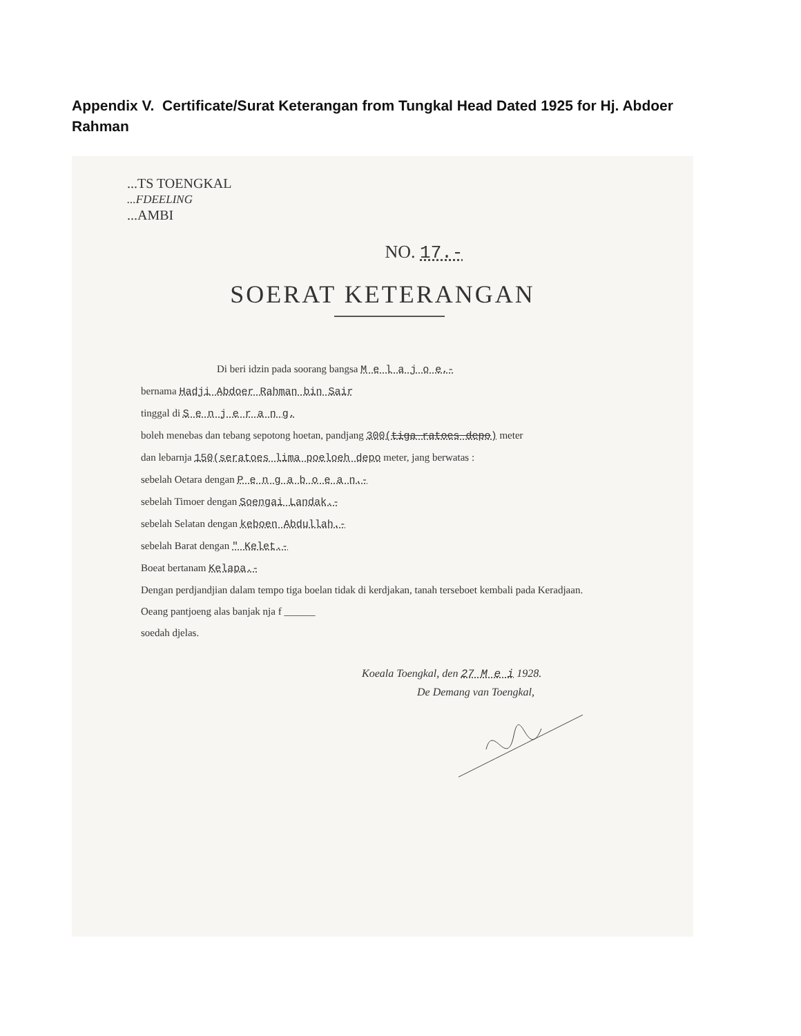Appendix V. Certificate/Surat Keterangan from Tungkal Head Dated 1925 for Hj. Abdoer Rahman
...TS TOENGKAL
...FDEELING
...AMBI
NO. 17.-
SOERAT KETERANGAN
Di beri idzin pada soorang bangsa M e l a j o e.-
bernama Hadji Abdoer Rahman bin Sair
tinggal di S e n j e r a n g.
boleh menebas dan tebang sepotong hoetan, pandjang 300(tiga ratoes depo) meter
dan lebarnja 150(seratoes lima poeloeh depo meter, jang berwatas :
sebelah Oetara dengan P e n g a b o e a n.-
sebelah Timoer dengan Soengai Landak.-
sebelah Selatan dengan keboen Abdullah.-
sebelah Barat dengan " Kelet.-
Boeat bertanam Kelapa.-
Dengan perdjandjian dalam tempo tiga boelan tidak di kerdjakan, tanah terseboet kembali pada Keradjaan.
Oeang pantjoeng alas banjak nja f ______
soedah djelas.
Koeala Toengkal, den 27 M e i 1928.
De Demang van Toengkal,